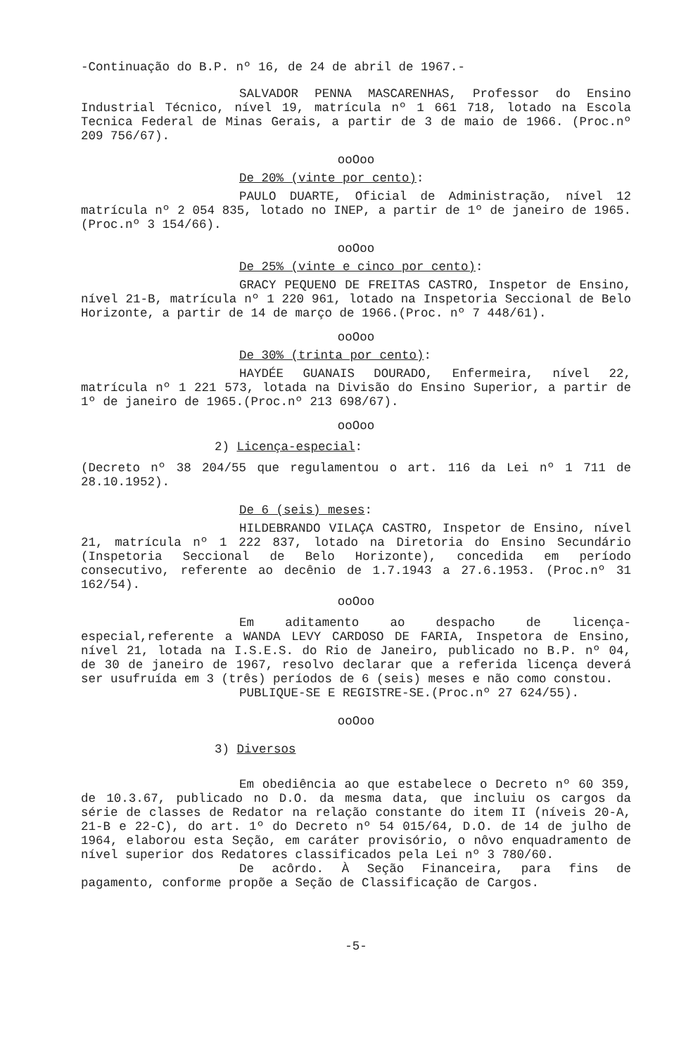-Continuação do B.P. nº 16, de 24 de abril de 1967.-
SALVADOR PENNA MASCARENHAS, Professor do Ensino Industrial Técnico, nível 19, matrícula nº 1 661 718, lotado na Escola Tecnica Federal de Minas Gerais, a partir de 3 de maio de 1966. (Proc.nº 209 756/67).
ooOoo
De 20% (vinte por cento):
PAULO DUARTE, Oficial de Administração, nível 12 matrícula nº 2 054 835, lotado no INEP, a partir de 1º de janeiro de 1965.(Proc.nº 3 154/66).
ooOoo
De 25% (vinte e cinco por cento):
GRACY PEQUENO DE FREITAS CASTRO, Inspetor de Ensino, nível 21-B, matrícula nº 1 220 961, lotado na Inspetoria Seccional de Belo Horizonte, a partir de 14 de março de 1966.(Proc. nº 7 448/61).
ooOoo
De 30% (trinta por cento):
HAYDÉE GUANAIS DOURADO, Enfermeira, nível 22, matrícula nº 1 221 573, lotada na Divisão do Ensino Superior, a partir de 1º de janeiro de 1965.(Proc.nº 213 698/67).
ooOoo
2) Licença-especial:
(Decreto nº 38 204/55 que regulamentou o art. 116 da Lei nº 1 711 de 28.10.1952).
De 6 (seis) meses:
HILDEBRANDO VILAÇA CASTRO, Inspetor de Ensino, nível 21, matrícula nº 1 222 837, lotado na Diretoria do Ensino Secundário (Inspetoria Seccional de Belo Horizonte), concedida em período consecutivo, referente ao decênio de 1.7.1943 a 27.6.1953. (Proc.nº 31 162/54).
ooOoo
Em aditamento ao despacho de licença-especial,referente a WANDA LEVY CARDOSO DE FARIA, Inspetora de Ensino, nível 21, lotada na I.S.E.S. do Rio de Janeiro, publicado no B.P. nº 04, de 30 de janeiro de 1967, resolvo declarar que a referida licença deverá ser usufruída em 3 (três) períodos de 6 (seis) meses e não como constou.
PUBLIQUE-SE E REGISTRE-SE.(Proc.nº 27 624/55).
ooOoo
3) Diversos
Em obediência ao que estabelece o Decreto nº 60 359, de 10.3.67, publicado no D.O. da mesma data, que incluiu os cargos da série de classes de Redator na relação constante do item II (níveis 20-A, 21-B e 22-C), do art. 1º do Decreto nº 54 015/64, D.O. de 14 de julho de 1964, elaborou esta Seção, em caráter provisório, o nôvo enquadramento de nível superior dos Redatores classificados pela Lei nº 3 780/60.
De acôrdo. À Seção Financeira, para fins de pagamento, conforme propõe a Seção de Classificação de Cargos.
-5-